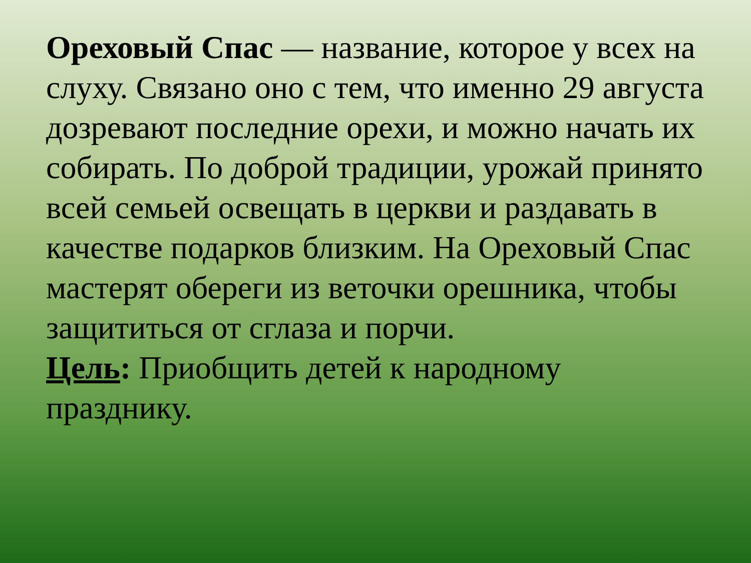Ореховый Спас — название, которое у всех на слуху. Связано оно с тем, что именно 29 августа дозревают последние орехи, и можно начать их собирать. По доброй традиции, урожай принято всей семьей освещать в церкви и раздавать в качестве подарков близким. На Ореховый Спас мастерят обереги из веточки орешника, чтобы защититься от сглаза и порчи.
Цель: Приобщить детей к народному празднику.